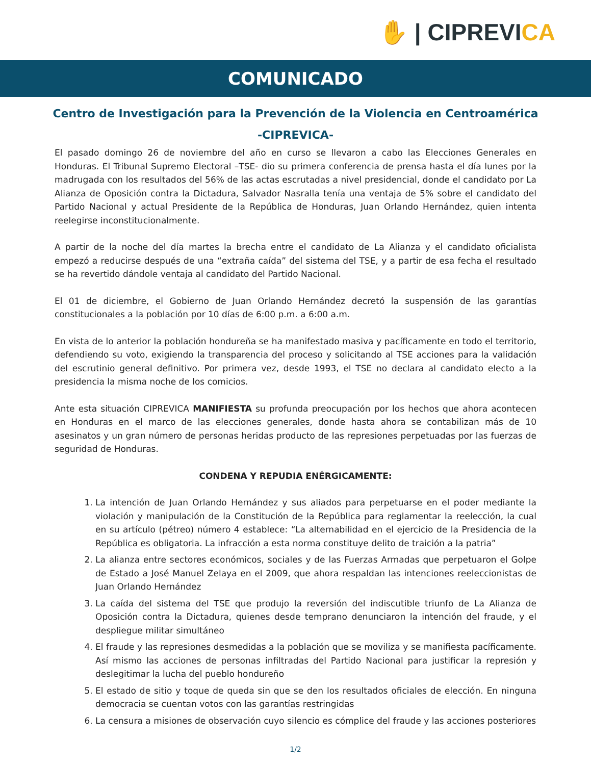✋ | CIPREVICA
COMUNICADO
Centro de Investigación para la Prevención de la Violencia en Centroamérica
-CIPREVICA-
El pasado domingo 26 de noviembre del año en curso se llevaron a cabo las Elecciones Generales en Honduras. El Tribunal Supremo Electoral –TSE- dio su primera conferencia de prensa hasta el día lunes por la madrugada con los resultados del 56% de las actas escrutadas a nivel presidencial, donde el candidato por La Alianza de Oposición contra la Dictadura, Salvador Nasralla tenía una ventaja de 5% sobre el candidato del Partido Nacional y actual Presidente de la República de Honduras, Juan Orlando Hernández, quien intenta reelegirse inconstitucionalmente.
A partir de la noche del día martes la brecha entre el candidato de La Alianza y el candidato oficialista empezó a reducirse después de una “extraña caída” del sistema del TSE, y a partir de esa fecha el resultado se ha revertido dándole ventaja al candidato del Partido Nacional.
El 01 de diciembre, el Gobierno de Juan Orlando Hernández decretó la suspensión de las garantías constitucionales a la población por 10 días de 6:00 p.m. a 6:00 a.m.
En vista de lo anterior la población hondureña se ha manifestado masiva y pacíficamente en todo el territorio, defendiendo su voto, exigiendo la transparencia del proceso y solicitando al TSE acciones para la validación del escrutinio general definitivo. Por primera vez, desde 1993, el TSE no declara al candidato electo a la presidencia la misma noche de los comicios.
Ante esta situación CIPREVICA MANIFIESTA su profunda preocupación por los hechos que ahora acontecen en Honduras en el marco de las elecciones generales, donde hasta ahora se contabilizan más de 10 asesinatos y un gran número de personas heridas producto de las represiones perpetuadas por las fuerzas de seguridad de Honduras.
CONDENA Y REPUDIA ENÉRGICAMENTE:
1. La intención de Juan Orlando Hernández y sus aliados para perpetuarse en el poder mediante la violación y manipulación de la Constitución de la República para reglamentar la reelección, la cual en su artículo (pétreo) número 4 establece: “La alternabilidad en el ejercicio de la Presidencia de la República es obligatoria. La infracción a esta norma constituye delito de traición a la patria”
2. La alianza entre sectores económicos, sociales y de las Fuerzas Armadas que perpetuaron el Golpe de Estado a José Manuel Zelaya en el 2009, que ahora respaldan las intenciones reeleccionistas de Juan Orlando Hernández
3. La caída del sistema del TSE que produjo la reversión del indiscutible triunfo de La Alianza de Oposición contra la Dictadura, quienes desde temprano denunciaron la intención del fraude, y el despliegue militar simultáneo
4. El fraude y las represiones desmedidas a la población que se moviliza y se manifiesta pacíficamente. Así mismo las acciones de personas infiltradas del Partido Nacional para justificar la represión y deslegitimar la lucha del pueblo hondureño
5. El estado de sitio y toque de queda sin que se den los resultados oficiales de elección. En ninguna democracia se cuentan votos con las garantías restringidas
6. La censura a misiones de observación cuyo silencio es cómplice del fraude y las acciones posteriores
1/2